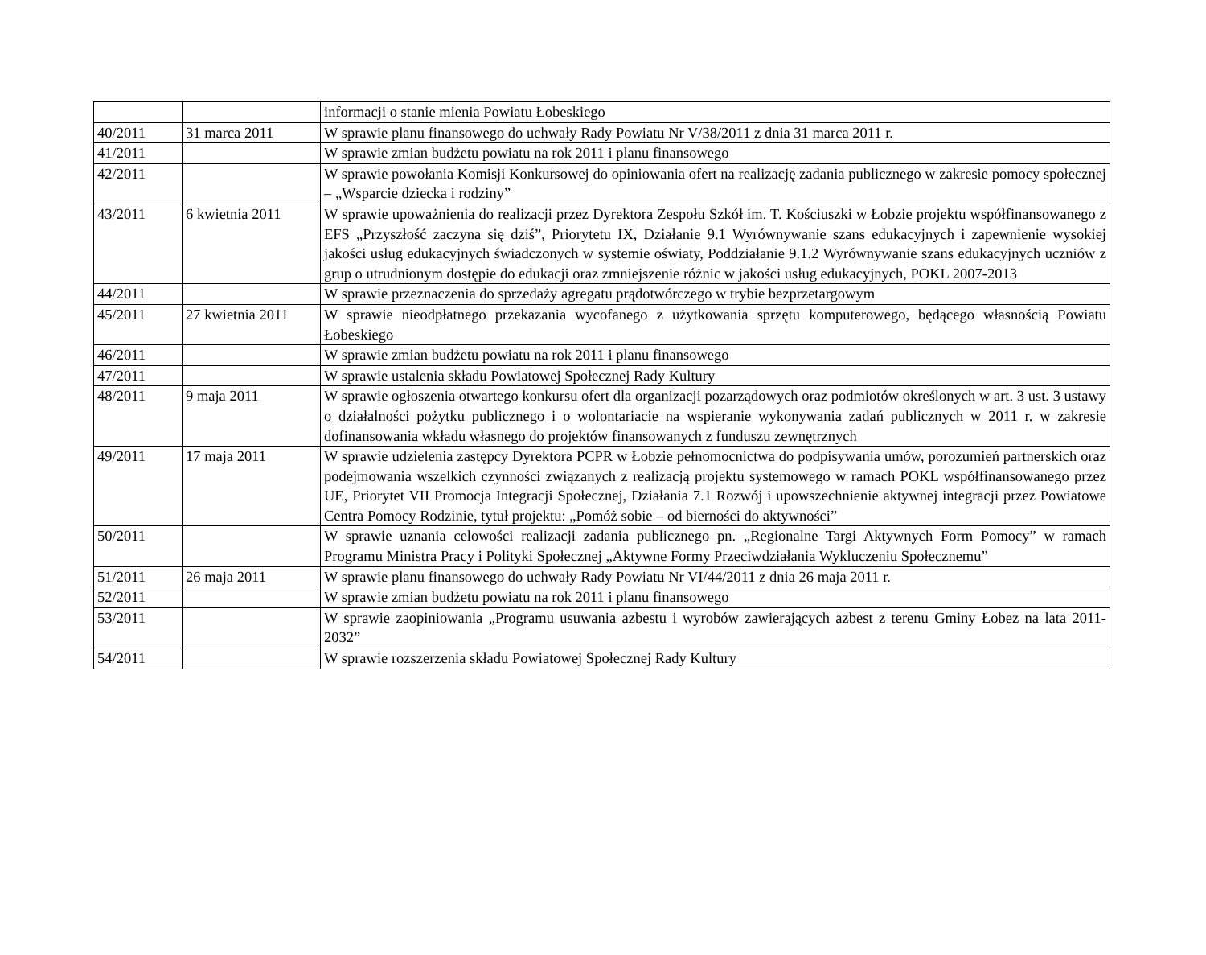| | | informacji o stanie mienia Powiatu Łobeskiego |
| 40/2011 | 31 marca 2011 | W sprawie planu finansowego do uchwały Rady Powiatu Nr V/38/2011 z dnia 31 marca 2011 r. |
| 41/2011 | | W sprawie zmian budżetu powiatu na rok 2011 i planu finansowego |
| 42/2011 | | W sprawie powołania Komisji Konkursowej do opiniowania ofert na realizację zadania publicznego w zakresie pomocy społecznej – „Wsparcie dziecka i rodziny” |
| 43/2011 | 6 kwietnia 2011 | W sprawie upoważnienia do realizacji przez Dyrektora Zespołu Szkół im. T. Kościuszki w Łobzie projektu współfinansowanego z EFS „Przyszłość zaczyna się dziś”, Priorytetu IX, Działanie 9.1 Wyrównywanie szans edukacyjnych i zapewnienie wysokiej jakości usług edukacyjnych świadczonych w systemie oświaty, Poddziałanie 9.1.2 Wyrównywanie szans edukacyjnych uczniów z grup o utrudnionym dostępie do edukacji oraz zmniejszenie różnic w jakości usług edukacyjnych, POKL 2007-2013 |
| 44/2011 | | W sprawie przeznaczenia do sprzedaży agregatu prądotwórczego w trybie bezprzetargowym |
| 45/2011 | 27 kwietnia 2011 | W sprawie nieodpłatnego przekazania wycofanego z użytkowania sprzętu komputerowego, będącego własnością Powiatu Łobeskiego |
| 46/2011 | | W sprawie zmian budżetu powiatu na rok 2011 i planu finansowego |
| 47/2011 | | W sprawie ustalenia składu Powiatowej Społecznej Rady Kultury |
| 48/2011 | 9 maja 2011 | W sprawie ogłoszenia otwartego konkursu ofert dla organizacji pozarządowych oraz podmiotów określonych w art. 3 ust. 3 ustawy o działalności pożytku publicznego i o wolontariacie na wspieranie wykonywania zadań publicznych w 2011 r. w zakresie dofinansowania wkładu własnego do projektów finansowanych z funduszu zewnętrznych |
| 49/2011 | 17 maja 2011 | W sprawie udzielenia zastępcy Dyrektora PCPR w Łobzie pełnomocnictwa do podpisywania umów, porozumień partnerskich oraz podejmowania wszelkich czynności związanych z realizacją projektu systemowego w ramach POKL współfinansowanego przez UE, Priorytet VII Promocja Integracji Społecznej, Działania 7.1 Rozwój i upowszechnienie aktywnej integracji przez Powiatowe Centra Pomocy Rodzinie, tytuł projektu: „Pomóż sobie – od bierności do aktywności” |
| 50/2011 | | W sprawie uznania celowości realizacji zadania publicznego pn. „Regionalne Targi Aktywnych Form Pomocy” w ramach Programu Ministra Pracy i Polityki Społecznej „Aktywne Formy Przeciwdziałania Wykluczeniu Społecznemu” |
| 51/2011 | 26 maja 2011 | W sprawie planu finansowego do uchwały Rady Powiatu Nr VI/44/2011 z dnia 26 maja 2011 r. |
| 52/2011 | | W sprawie zmian budżetu powiatu na rok 2011 i planu finansowego |
| 53/2011 | | W sprawie zaopiniowania „Programu usuwania azbestu i wyrobów zawierających azbest z terenu Gminy Łobez na lata 2011-2032” |
| 54/2011 | | W sprawie rozszerzenia składu Powiatowej Społecznej Rady Kultury |